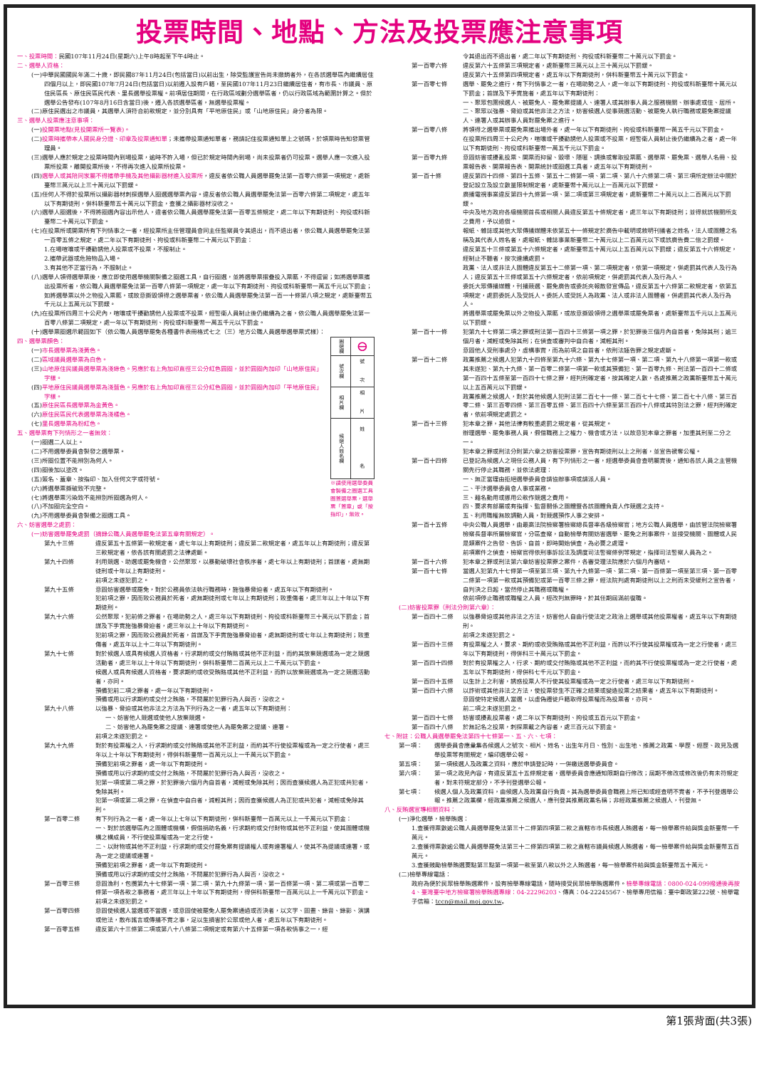投票時間、地點、方法及投票應注意事項
一、投票時間：民國107年11月24日(星期六)上午8時起至下午4時止。
二、選舉人資格：
(一)中華民國國民年滿二十歲，即民國87年11月24日(包括當日)以前出生，除受監護宣告尚未撤銷者外，在各該選舉區內繼續居住四個月以上，即民國107年7月24日(包括當日)以前遷入設有戶籍，至民國107年11月23日繼續居住者，有市長、市議員、原住民區長、原住民區民代表、里長選舉投票權。前項居住期間，在行政區域劃分選舉區者，仍以行政區域為範圍計算之。但於選舉公告發布(107年8月16日含當日)後，遷入各該選舉區者，無選舉投票權。
(二)原住民選出之市議員，其選舉人須符合前款規定，並分別具有「平地原住民」或「山地原住民」身分者為限。
三、選舉人投票應注意事項：
(一)投開票地點(見投開票所一覽表)。
(二)投票時攜帶本人國民身分證、印章及投票通知單；未攜帶投票通知單者，務請記住投票通知單上之號碼，於領票時告知發票管理員。
(三)選舉人應於規定之投票時間內到場投票，逾時不許入場，但已於規定時間內到場，尚未投票者仍可投票。選舉人應一次進入投票所投票，離開投票所後，不得再次進入投票所投票。
(四)選舉人或其陪同家屬不得攜帶手機及其他攝影器材進入投票所，違反者依公職人員選舉罷免法第一百零六條第一項規定，處新臺幣三萬元以上三十萬元以下罰鍰。
(五)任何人不得於投票所以攝影器材刺探選舉人圈選選舉票內容。違反者依公職人員選舉罷免法第一百零六條第二項規定，處五年以下有期徒刑，併科新臺幣五十萬元以下罰金，查獲之攝影器材沒收之。
(六)選舉人圈選後，不得將圈選內容出示他人，違者依公職人員選舉罷免法第一百零五條規定，處二年以下有期徒刑、拘役或科新臺幣二十萬元以下罰金。
(七)在投票所或開票所有下列情事之一者，經投票所主任管理員會同主任監察員令其退出，而不退出者，依公職人員選舉罷免法第一百零五條之規定，處二年以下有期徒刑、拘役或科新臺幣二十萬元以下罰金：
1.在場喧嚷或干擾勸誘他人投票或不投票，不服制止。
2.攜帶武器或危險物品入場。
3.有其他不正當行為，不服制止。
(八)選舉人領得選舉票後，應立即使用選舉機關製備之圈選工具，自行圈選，並將選舉票摺疊投入票匭，不得逗留；如將選舉票攜出投票所者，依公職人員選舉罷免法第一百零八條第一項規定，處一年以下有期徒刑、拘役或科新臺幣一萬五千元以下罰金；如將選舉票以外之物投入票匭，或故意撕毀領得之選舉票者，依公職人員選舉罷免法第一百一十條第八項之規定，處新臺幣五千元以上五萬元以下罰鍰。
(九)在投票所四周三十公尺內，喧嚷或干擾勸誘他人投票或不投票，經警衛人員制止後仍繼續為之者，依公職人員選舉罷免法第一百零八條第二項規定，處一年以下有期徒刑、拘役或科新臺幣一萬五千元以下罰金。
(十)選舉票圈選示範圖如下（依公職人員選舉罷免各種書件表冊格式七之（三）地方公職人員選舉選舉票式樣）：
| 圈選欄 | ⊖ |
| 號次欄 | 號 次 |
| 相片欄 | 相 片 |
| 候選人姓名欄 | 姓 名 |
※請使用選舉委員會製備之圈選工具圈蓋選舉票，選舉票「蓋章」或「按指印」，無效。
四、選舉票顏色：
(一)市長選舉票為淺黃色。
(二)區域議員選舉票為白色。
(三)山地原住民議員選舉票為淺綠色。另應於右上角加印直徑三公分紅色圓圈，並於圓圈內加印「山地原住民」字樣。
(四)平地原住民議員選舉票為淺藍色。另應於右上角加印直徑三公分紅色圓圈，並於圓圈內加印「平地原住民」字樣。
(五)原住民區長選舉票為金黃色。
(六)原住民區民代表選舉票為淺橘色。
(七)里長選舉票為粉紅色。
五、選舉票有下列情形之一者無效：
(一)圈選二人以上。
(二)不用選舉委員會製發之選舉票。
(三)所圈位置不能辨別為何人。
(四)圈後加以塗改。
(五)簽名、蓋章、按指印、加入任何文字或符號。
(六)將選舉票撕破致不完整。
(七)將選舉票污染致不能辨別所圈選為何人。
(八)不加圈完全空白。
(九)不用選舉委員會製備之圈選工具。
六、妨害選舉之處罰：
(一)妨害選舉罷免處罰（摘錄公職人員選舉罷免法第五章有關規定）。
第九十三條 違反第五十五條第一款規定者，處七年以上有期徒刑；違反第二款規定者，處五年以上有期徒刑；違反第三款規定者，依各該有關處罰之法律處斷。
第九十四條 利用競選、助選或罷免機會，公然聚眾，以暴動破壞社會秩序者，處七年以上有期徒刑；首謀者，處無期徒刑或十年以上有期徒刑。
前項之未遂犯罰之。
第九十五條 意圖妨害選舉或罷免，對於公務員依法執行職務時，施強暴脅迫者，處五年以下有期徒刑。
犯前項之罪，因而致公務員於死者，處無期徒刑或七年以上有期徒刑；致重傷者，處三年以上十年以下有期徒刑。
第九十六條 公然聚眾，犯前條之罪者，在場助勢之人，處三年以下有期徒刑、拘役或科新臺幣三十萬元以下罰金；首謀及下手實施強暴脅迫者，處三年以上十年以下有期徒刑。
犯前項之罪，因而致公務員於死者，首謀及下手實施強暴脅迫者，處無期徒刑或七年以上有期徒刑；致重傷者，處五年以上十二年以下有期徒刑。
第九十七條 對於候選人或具有候選人資格者，行求期約或交付賄賂或其他不正利益，而約其放棄競選或為一定之競選活動者，處三年以上十年以下有期徒刑，併科新臺幣二百萬元以上二千萬元以下罰金。
候選人或具有候選人資格者，要求期約或收受賄賂或其他不正利益，而許以放棄競選或為一定之競選活動者，亦同。
預備犯前二項之罪者，處一年以下有期徒刑。
預備或用以行求期約或交付之賄賂，不問屬於犯罪行為人與否，沒收之。
第九十八條 以強暴、脅迫或其他非法之方法為下列行為之一者，處五年以下有期徒刑：
一、妨害他人競選或使他人放棄競選。
二、妨害他人為罷免案之提議、連署或使他人為罷免案之提議、連署。
前項之未遂犯罰之。
第九十九條 對於有投票權之人，行求期約或交付賄賂或其他不正利益，而約其不行使投票權或為一定之行使者，處三年以上十年以下有期徒刑，得併科新臺幣一百萬元以上一千萬元以下罰金。
預備犯前項之罪者，處一年以下有期徒刑。
預備或用以行求期約或交付之賄賂，不問屬於犯罪行為人與否，沒收之。
犯第一項或第二項之罪，於犯罪後六個月內自首者，減輕或免除其刑；因而查獲候選人為正犯或共犯者，免除其刑。
犯第一項或第二項之罪，在偵查中自白者，減輕其刑；因而查獲候選人為正犯或共犯者，減輕或免除其刑。
第一百零二條 有下列行為之一者，處一年以上七年以下有期徒刑，併科新臺幣一百萬元以上一千萬元以下罰金：
一、對於該選舉區內之團體或機構，假借捐助名義，行求期約或交付財物或其他不正利益，使其團體或機構之構成員，不行使投票權或為一定之行使。
二、以財物或其他不正利益，行求期約或交付罷免案有提議權人或有連署權人，使其不為提議或連署，或為一定之提議或連署。
預備犯前項之罪者，處一年以下有期徒刑。
預備或用以行求期約或交付之賄賂，不問屬於犯罪行為人與否，沒收之。
第一百零三條 意圖漁利，包攬第九十七條第一項、第二項、第九十九條第一項、第一百條第一項、第二項或第一百零二條第一項各款之事務者，處三年以上十年以下有期徒刑，得併科新臺幣一百萬元以上一千萬元以下罰金。
前項之未遂犯罰之。
第一百零四條 意圖使候選人當選或不當選，或意圖使被罷免人罷免案通過或否決者，以文字、圖畫、錄音、錄影、演講或他法，散布謠言或傳播不實之事，足以生損害於公眾或他人者，處五年以下有期徒刑。
第一百零五條 違反第六十三條第二項或第八十八條第二項規定或有第六十五條第一項各款情事之一，經
令其退出而不退出者，處二年以下有期徒刑、拘役或科新臺幣二十萬元以下罰金。
第一百零六條 違反第六十五條第三項規定者，處新臺幣三萬元以上三十萬元以下罰鍰。
違反第六十五條第四項規定者，處五年以下有期徒刑，併科新臺幣五十萬元以下罰金。
第一百零七條 選舉、罷免之進行，有下列情事之一者，在場助勢之人，處一年以下有期徒刑、拘役或科新臺幣十萬元以下罰金；首謀及下手實施者，處五年以下有期徒刑：
一、聚眾包圍候選人、被罷免人、罷免案提議人、連署人或其辦事人員之服務機關、辦事處或住、居所。
二、聚眾以強暴、脅迫或其他非法之方法，妨害候選人從事競選活動、被罷免人執行職務或罷免案提議人、連署人或其辦事人員對罷免案之進行。
第一百零八條 將領得之選舉票或罷免票攜出場外者，處一年以下有期徒刑、拘役或科新臺幣一萬五千元以下罰金。
在投票所四周三十公尺內，喧嚷或干擾勸誘他人投票或不投票，經警衛人員制止後仍繼續為之者，處一年以下有期徒刑、拘役或科新臺幣一萬五千元以下罰金。
第一百零九條 意圖妨害或擾亂投票、開票而抑留、毀壞、隱匿、調換或奪取投票匭、選舉票、罷免票、選舉人名冊、投票報告表、開票報告表、開票統計或圈選工具者，處五年以下有期徒刑。
第一百十條 違反第四十四條、第四十五條、第五十二條第一項、第二項、第八十六條第二項、第三項所定辦法中關於登記設立及設立數量限制規定者，處新臺幣十萬元以上一百萬元以下罰鍰。
廣播電視事業違反第四十九條第一項、第二項或第三項規定者，處新臺幣二十萬元以上二百萬元以下罰鍰。
中央及地方政府各級機關首長或相關人員違反第五十條規定者，處三年以下有期徒刑；並得就該機關所支之費用，予以追償。
報紙、雜誌或其他大眾傳播媒體未依第五十一條規定於廣告中載明或敘明刊播者之姓名，法人或團體之名稱及其代表人姓名者，處報紙、雜誌事業新臺幣二十萬元以上二百萬元以下或該廣告費二倍之罰鍰。
違反第五十三條或第五十六條規定者，處新臺幣五十萬元以上五百萬元以下罰鍰；違反第五十六條規定，經制止不聽者，按次連續處罰。
政黨、法人或非法人團體違反第五十二條第一項、第二項規定者，依第一項規定，併處罰其代表人及行為人；違反第五十三條或第五十六條規定者，依前項規定，併處罰其代表人及行為人。
委託大眾傳播媒體，刊播競選、罷免廣告或委託夾報散發宣傳品，違反第五十六條第二款規定者，依第五項規定，處罰委託人及受託人。委託人或受託人為政黨、法人或非法人團體者，併處罰其代表人及行為人。
將選舉票或罷免票以外之物投入票匭，或故意撕毀領得之選舉票或罷免票者，處新臺幣五千元以上五萬元以下罰鍰。
第一百十一條 犯第九十七條第二項之罪或刑法第一百四十三條第一項之罪，於犯罪後三個月內自首者，免除其刑；逾三個月者，減輕或免除其刑；在偵查或審判中自白者，減輕其刑。
意圖他人受刑事處分，虛構事實，而為前項之自首者，依刑法誣告罪之規定處斷。
第一百十二條 政黨推薦之候選人犯第九十四條至第九十六條、第九十七條第一項、第二項、第九十八條第一項第一款或其未遂犯、第九十九條、第一百零二條第一項第一款或其預備犯、第一百零九條、刑法第一百四十二條或第一百四十五條至第一百四十七條之罪，經判刑確定者，按其確定人數，各處推薦之政黨新臺幣五十萬元以上五百萬元以下罰鍰。
政黨推薦之候選人，對於其他候選人犯刑法第二百七十一條、第二百七十七條、第二百七十八條、第三百零二條、第三百零四條、第三百零五條、第三百四十六條至第三百四十八條或其特別法之罪，經判刑確定者，依前項規定處罰之。
第一百十三條 犯本章之罪，其他法律有較重處罰之規定者，從其規定。
辦理選舉、罷免事務人員，假借職務上之權力、機會或方法，以故意犯本章之罪者，加重其刑至二分之一。
犯本章之罪或刑法分則第六章之妨害投票罪，宣告有期徒刑以上之刑者，並宣告褫奪公權。
第一百十四條 已登記為候選人之現任公務人員，有下列情形之一者，經選舉委員會查明屬實後，通知各該人員之主管機關先行停止其職務，並依法處理：
一、無正當理由拒絕選舉委員會請協辦事項或請派人員。
二、干涉選舉委員會人事或業務。
三、藉名動用或挪用公款作競選之費用。
四、要求有部屬或有指揮、監督關係之團體暨各該團體負責人作競選之支持。
五、利用職權無故調動人員，對競選預作人事之安排。
第一百十五條 中央公職人員選舉，由最高法院檢察署檢察總長督率各級檢察官；地方公職人員選舉，由該管法院檢察署檢察長督率所屬檢察官，分區查察，自動檢舉有關妨害選舉、罷免之刑事案件，並接受機關、團體或人民是類案件之告發、告訴、自首，即時開始偵查，為必要之處理。
前項案件之偵查，檢察官得依刑事訴訟法及調度司法警察條例等規定，指揮司法警察人員為之。
第一百十六條 犯本章之罪或刑法第六章妨害投票罪之案件，各審受理法院應於六個月內審結。
第一百十七條 當選人犯第九十七條第一項至第三項、第九十九條第一項、第二項、第一百條第一項至第三項、第一百零二條第一項第一款或其預備犯或第一百零三條之罪，經法院判處有期徒刑以上之刑而未受緩刑之宣告者，自判決之日起，當然停止其職務或職權。
依前項停止職務或職權之人員，經改判無罪時，於其任期屆滿前復職。
(二)妨害投票罪（刑法分則第六章）：
第一百四十二條 以強暴脅迫或其他非法之方法，妨害他人自由行使法定之政治上選舉或其他投票權者，處五年以下有期徒刑。
前項之未遂犯罰之。
第一百四十三條 有投票權之人，要求、期約或收受賄賂或其他不正利益，而許以不行使其投票權或為一定之行使者，處三年以下有期徒刑，得併科三十萬元以下罰金。
第一百四十四條 對於有投票權之人，行求、期約或交付賄賂或其他不正利益，而約其不行使投票權或為一定之行使者，處五年以下有期徒刑，得併科七千元以下罰金。
第一百四十五條 以生計上之利害，誘惑投票人不行使其投票權或為一定之行使者，處三年以下有期徒刑。
第一百四十六條 以詐術或其他非法之方法，使投票發生不正確之結果或變造投票之結果者，處五年以下有期徒刑。
意圖使特定候選人當選，以虛偽遷徙戶籍取得投票權而為投票者，亦同。
前二項之未遂犯罰之。
第一百四十七條 妨害或擾亂投票者，處二年以下有期徒刑、拘役或五百元以下罰金。
第一百四十八條 於無記名之投票，刺探票載之內容者，處三百元以下罰金。
七、附註：公職人員選舉罷免法第四十七條第一、五、六、七項：
第一項： 選舉委員會應彙集各候選人之號次、相片、姓名、出生年月日、性別、出生地、推薦之政黨、學歷、經歷、政見及選舉投票等有關規定，編印選舉公報。
第五項： 第一項候選人及政黨之資料，應於申請登記時，一併繳送選舉委員會。
第六項： 第一項之政見內容，有違反第五十五條規定者，選舉委員會應通知限期自行修改；屆期不修改或修改後仍有未符規定者，對未符規定部分，不予刊登選舉公報。
第七項： 候選人個人及政黨資料，由候選人及政黨自行負責。其為選舉委員會職務上所已知或經查明不實者，不予刊登選舉公報。推薦之政黨欄，經政黨推薦之候選人，應刊登其推薦政黨名稱；非經政黨推薦之候選人，刊登無。
八、反賄選宣導相關資料：
(一)淨化選舉，檢舉賄選：
1.查獲得票數逾公職人員選舉罷免法第三十二條第四項第二款之直轄市市長候選人賄選者，每一檢舉案件給與獎金新臺幣一千萬元。
2.查獲得票數逾公職人員選舉罷免法第三十二條第四項第二款之直轄市議員候選人賄選者，每一檢舉案件給與獎金新臺幣五百萬元。
3.查獲鼓勵檢舉賄選要點第三點第一項第一款至第八款以外之人賄選者，每一檢舉案件給與獎金新臺幣五十萬元。
(二)檢舉專線電話：
政府為便於民眾檢舉賄選案件，設有檢舉專線電話，隨時接受民眾檢舉賄選案件。檢舉專線電話：0800-024-099撥通後再按4、臺灣臺中地方檢察署檢舉賄選專線：04-22296203、傳真：04-22245567、檢舉專用信箱：臺中郵政第222號、檢舉電子信箱：tccn@mail.moj.gov.tw。
第1張背面(共3張)